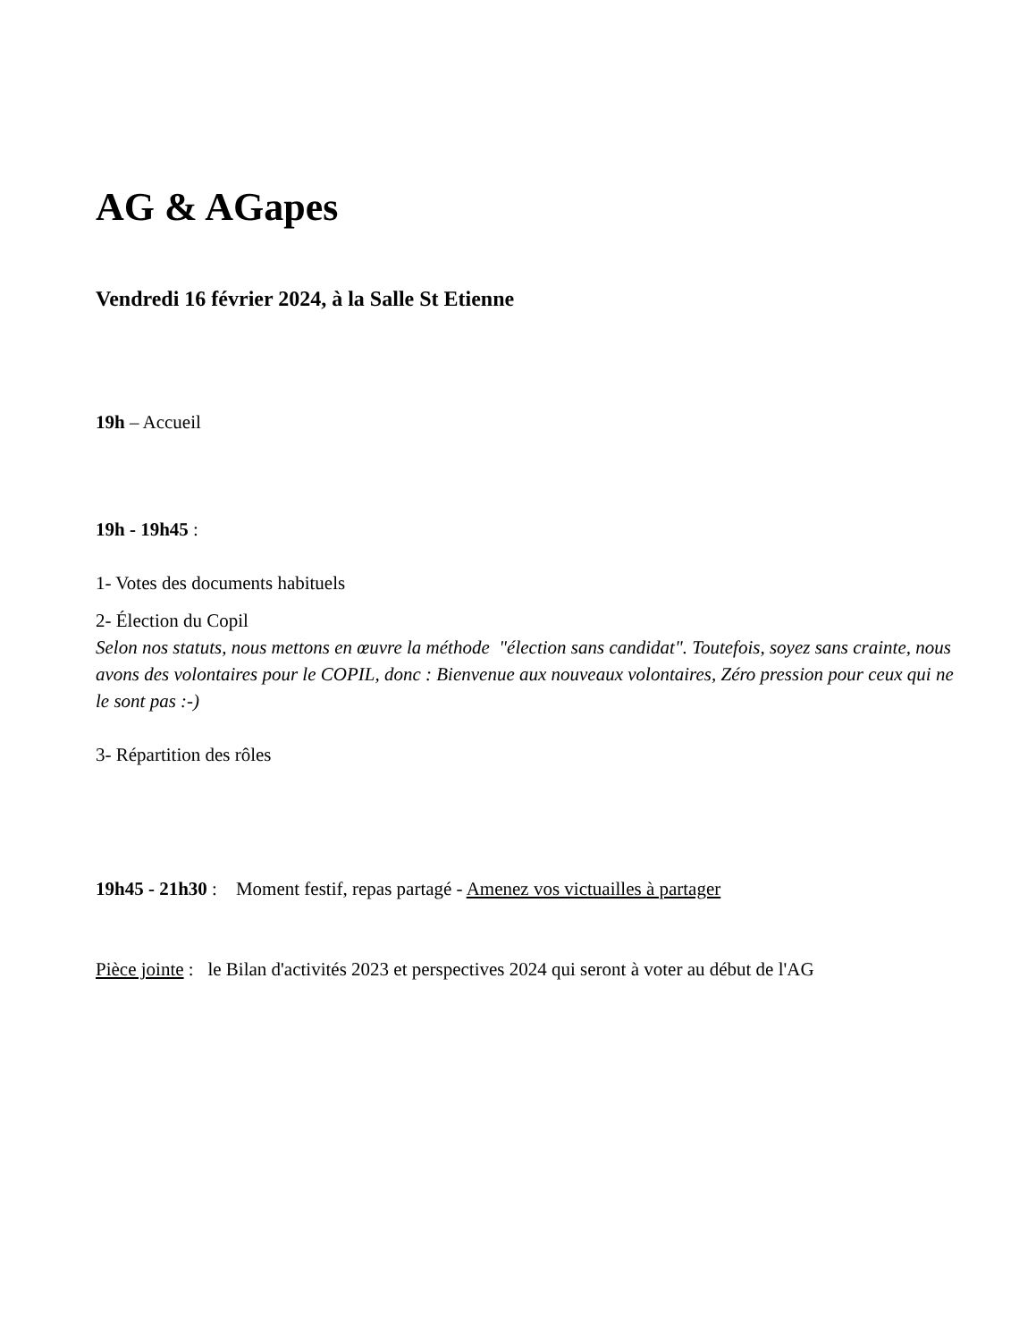AG & AGapes
Vendredi 16 février 2024, à la Salle St Etienne
19h – Accueil
19h - 19h45 :
1- Votes des documents habituels
2- Élection du Copil
Selon nos statuts, nous mettons en œuvre la méthode "élection sans candidat". Toutefois, soyez sans crainte, nous avons des volontaires pour le COPIL, donc : Bienvenue aux nouveaux volontaires, Zéro pression pour ceux qui ne le sont pas :-)
3- Répartition des rôles
19h45 - 21h30 : Moment festif, repas partagé - Amenez vos victuailles à partager
Pièce jointe : le Bilan d'activités 2023 et perspectives 2024 qui seront à voter au début de l'AG